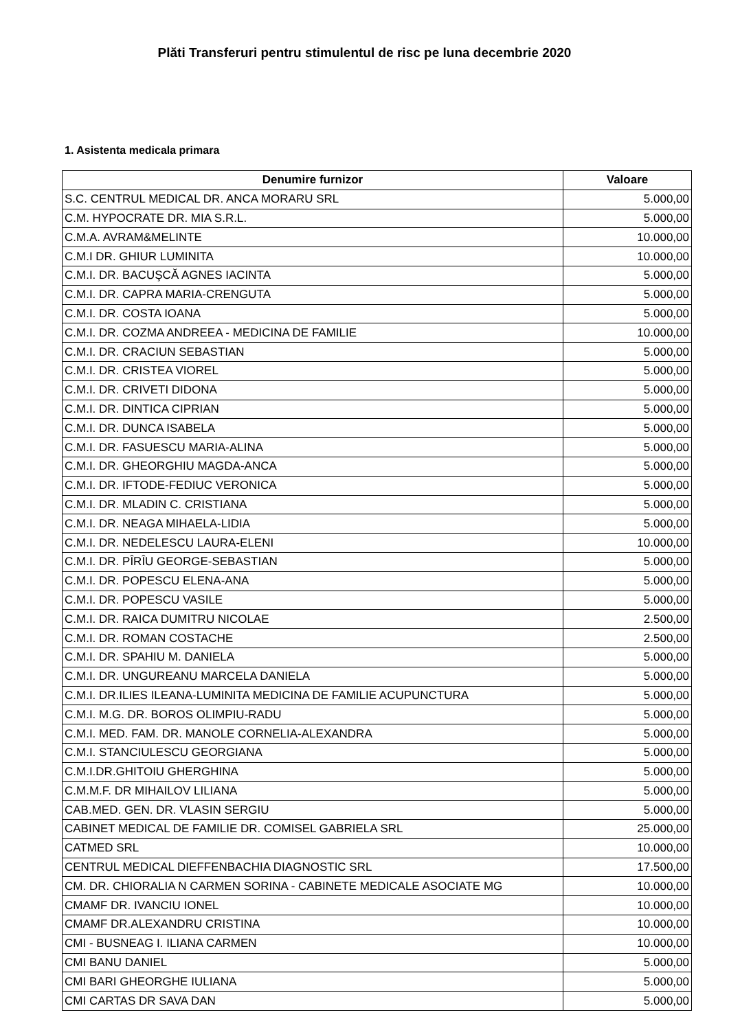Plăti Transferuri pentru stimulentul de risc pe luna decembrie 2020
1. Asistenta medicala primara
| Denumire furnizor | Valoare |
| --- | --- |
| S.C. CENTRUL MEDICAL DR. ANCA MORARU SRL | 5.000,00 |
| C.M. HYPOCRATE DR. MIA S.R.L. | 5.000,00 |
| C.M.A. AVRAM&MELINTE | 10.000,00 |
| C.M.I DR. GHIUR LUMINITA | 10.000,00 |
| C.M.I. DR. BACUŞCĂ AGNES IACINTA | 5.000,00 |
| C.M.I. DR. CAPRA MARIA-CRENGUTA | 5.000,00 |
| C.M.I. DR. COSTA IOANA | 5.000,00 |
| C.M.I. DR. COZMA ANDREEA - MEDICINA DE FAMILIE | 10.000,00 |
| C.M.I. DR. CRACIUN SEBASTIAN | 5.000,00 |
| C.M.I. DR. CRISTEA VIOREL | 5.000,00 |
| C.M.I. DR. CRIVETI DIDONA | 5.000,00 |
| C.M.I. DR. DINTICA CIPRIAN | 5.000,00 |
| C.M.I. DR. DUNCA ISABELA | 5.000,00 |
| C.M.I. DR. FASUESCU MARIA-ALINA | 5.000,00 |
| C.M.I. DR. GHEORGHIU MAGDA-ANCA | 5.000,00 |
| C.M.I. DR. IFTODE-FEDIUC VERONICA | 5.000,00 |
| C.M.I. DR. MLADIN C. CRISTIANA | 5.000,00 |
| C.M.I. DR. NEAGA MIHAELA-LIDIA | 5.000,00 |
| C.M.I. DR. NEDELESCU LAURA-ELENI | 10.000,00 |
| C.M.I. DR. PÎRÎU GEORGE-SEBASTIAN | 5.000,00 |
| C.M.I. DR. POPESCU ELENA-ANA | 5.000,00 |
| C.M.I. DR. POPESCU VASILE | 5.000,00 |
| C.M.I. DR. RAICA DUMITRU NICOLAE | 2.500,00 |
| C.M.I. DR. ROMAN COSTACHE | 2.500,00 |
| C.M.I. DR. SPAHIU M. DANIELA | 5.000,00 |
| C.M.I. DR. UNGUREANU MARCELA DANIELA | 5.000,00 |
| C.M.I. DR.ILIES ILEANA-LUMINITA MEDICINA DE FAMILIE ACUPUNCTURA | 5.000,00 |
| C.M.I. M.G. DR. BOROS OLIMPIU-RADU | 5.000,00 |
| C.M.I. MED. FAM. DR. MANOLE CORNELIA-ALEXANDRA | 5.000,00 |
| C.M.I. STANCIULESCU GEORGIANA | 5.000,00 |
| C.M.I.DR.GHITOIU GHERGHINA | 5.000,00 |
| C.M.M.F. DR MIHAILOV LILIANA | 5.000,00 |
| CAB.MED. GEN. DR. VLASIN SERGIU | 5.000,00 |
| CABINET MEDICAL DE FAMILIE DR. COMISEL GABRIELA SRL | 25.000,00 |
| CATMED SRL | 10.000,00 |
| CENTRUL MEDICAL DIEFFENBACHIA DIAGNOSTIC SRL | 17.500,00 |
| CM. DR. CHIORALIA N CARMEN SORINA - CABINETE MEDICALE ASOCIATE MG | 10.000,00 |
| CMAMF DR. IVANCIU IONEL | 10.000,00 |
| CMAMF DR.ALEXANDRU CRISTINA | 10.000,00 |
| CMI - BUSNEAG I. ILIANA CARMEN | 10.000,00 |
| CMI BANU DANIEL | 5.000,00 |
| CMI BARI GHEORGHE IULIANA | 5.000,00 |
| CMI CARTAS DR SAVA DAN | 5.000,00 |